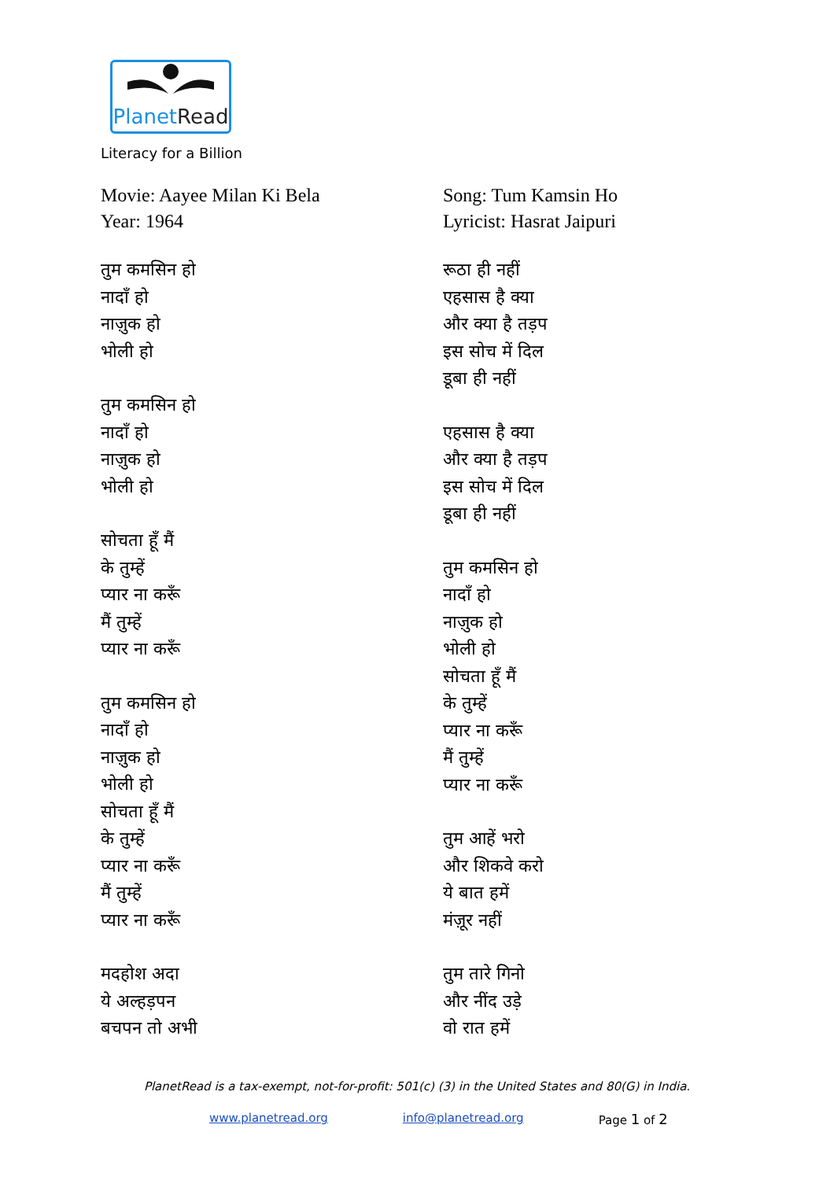PlanetRead
Literacy for a Billion
Movie: Aayee Milan Ki Bela
Year: 1964
तुम कमसिन हो
नादाँ हो
नाज़ुक हो
भोली हो
तुम कमसिन हो
नादाँ हो
नाज़ुक हो
भोली हो
सोचता हूँ मैं
के तुम्हें
प्यार ना करूँ
मैं तुम्हें
प्यार ना करूँ
तुम कमसिन हो
नादाँ हो
नाज़ुक हो
भोली हो
सोचता हूँ मैं
के तुम्हें
प्यार ना करूँ
मैं तुम्हें
प्यार ना करूँ
मदहोश अदा
ये अल्हड़पन
बचपन तो अभी
Song: Tum Kamsin Ho
Lyricist: Hasrat Jaipuri
रूठा ही नहीं
एहसास है क्या
और क्या है तड़प
इस सोच में दिल
डूबा ही नहीं
एहसास है क्या
और क्या है तड़प
इस सोच में दिल
डूबा ही नहीं
तुम कमसिन हो
नादाँ हो
नाज़ुक हो
भोली हो
सोचता हूँ मैं
के तुम्हें
प्यार ना करूँ
मैं तुम्हें
प्यार ना करूँ
तुम आहें भरो
और शिकवे करो
ये बात हमें
मंज़ूर नहीं
तुम तारे गिनो
और नींद उड़े
वो रात हमें
PlanetRead is a tax-exempt, not-for-profit: 501(c) (3) in the United States and 80(G) in India.
www.planetread.org info@planetread.org Page 1 of 2